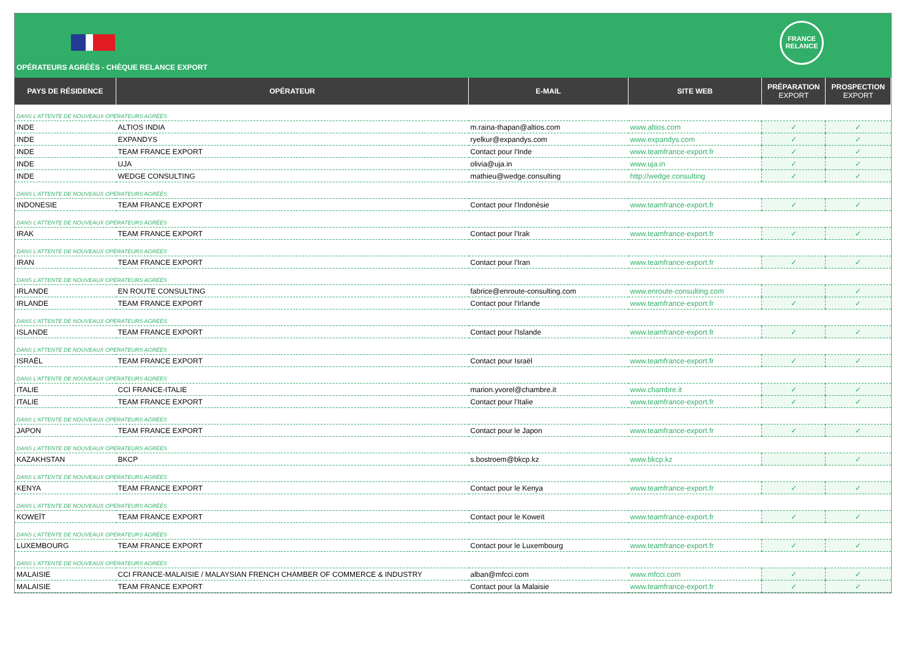FRANCE
RELANCE
OPÉRATEURS AGRÉÉS - CHÈQUE RELANCE EXPORT
| PAYS DE RÉSIDENCE | OPÉRATEUR | E-MAIL | SITE WEB | PRÉPARATION EXPORT | PROSPECTION EXPORT |
| --- | --- | --- | --- | --- | --- |
| DANS L'ATTENTE DE NOUVEAUX OPÉRATEURS AGRÉÉS | | | | | |
| INDE | ALTIOS INDIA | m.raina-thapan@altios.com | www.altios.com | ✓ | ✓ |
| INDE | EXPANDYS | ryelkur@expandys.com | www.expandys.com | ✓ | ✓ |
| INDE | TEAM FRANCE EXPORT | Contact pour l'Inde | www.teamfrance-export.fr | ✓ | ✓ |
| INDE | UJA | olivia@uja.in | www.uja.in | ✓ | ✓ |
| INDE | WEDGE CONSULTING | mathieu@wedge.consulting | http://wedge.consulting | ✓ | ✓ |
| DANS L'ATTENTE DE NOUVEAUX OPÉRATEURS AGRÉÉS | | | | | |
| INDONESIE | TEAM FRANCE EXPORT | Contact pour l'Indonésie | www.teamfrance-export.fr | ✓ | ✓ |
| DANS L'ATTENTE DE NOUVEAUX OPÉRATEURS AGRÉÉS | | | | | |
| IRAK | TEAM FRANCE EXPORT | Contact pour l'Irak | www.teamfrance-export.fr | ✓ | ✓ |
| DANS L'ATTENTE DE NOUVEAUX OPÉRATEURS AGRÉÉS | | | | | |
| IRAN | TEAM FRANCE EXPORT | Contact pour l'Iran | www.teamfrance-export.fr | ✓ | ✓ |
| DANS L'ATTENTE DE NOUVEAUX OPÉRATEURS AGRÉÉS | | | | | |
| IRLANDE | EN ROUTE CONSULTING | fabrice@enroute-consulting.com | www.enroute-consulting.com | | ✓ |
| IRLANDE | TEAM FRANCE EXPORT | Contact pour l'Irlande | www.teamfrance-export.fr | ✓ | ✓ |
| DANS L'ATTENTE DE NOUVEAUX OPÉRATEURS AGRÉÉS | | | | | |
| ISLANDE | TEAM FRANCE EXPORT | Contact pour l'Islande | www.teamfrance-export.fr | ✓ | ✓ |
| DANS L'ATTENTE DE NOUVEAUX OPÉRATEURS AGRÉÉS | | | | | |
| ISRAËL | TEAM FRANCE EXPORT | Contact pour Israël | www.teamfrance-export.fr | ✓ | ✓ |
| DANS L'ATTENTE DE NOUVEAUX OPÉRATEURS AGRÉÉS | | | | | |
| ITALIE | CCI FRANCE-ITALIE | marion.yvorel@chambre.it | www.chambre.it | ✓ | ✓ |
| ITALIE | TEAM FRANCE EXPORT | Contact pour l'Italie | www.teamfrance-export.fr | ✓ | ✓ |
| DANS L'ATTENTE DE NOUVEAUX OPÉRATEURS AGRÉÉS | | | | | |
| JAPON | TEAM FRANCE EXPORT | Contact pour le Japon | www.teamfrance-export.fr | ✓ | ✓ |
| DANS L'ATTENTE DE NOUVEAUX OPÉRATEURS AGRÉÉS | | | | | |
| KAZAKHSTAN | BKCP | s.bostroem@bkcp.kz | www.bkcp.kz | | ✓ |
| DANS L'ATTENTE DE NOUVEAUX OPÉRATEURS AGRÉÉS | | | | | |
| KENYA | TEAM FRANCE EXPORT | Contact pour le Kenya | www.teamfrance-export.fr | ✓ | ✓ |
| DANS L'ATTENTE DE NOUVEAUX OPÉRATEURS AGRÉÉS | | | | | |
| KOWEÏT | TEAM FRANCE EXPORT | Contact pour le Koweït | www.teamfrance-export.fr | ✓ | ✓ |
| DANS L'ATTENTE DE NOUVEAUX OPÉRATEURS AGRÉÉS | | | | | |
| LUXEMBOURG | TEAM FRANCE EXPORT | Contact pour le Luxembourg | www.teamfrance-export.fr | ✓ | ✓ |
| DANS L'ATTENTE DE NOUVEAUX OPÉRATEURS AGRÉÉS | | | | | |
| MALAISIE | CCI FRANCE-MALAISIE / MALAYSIAN FRENCH CHAMBER OF COMMERCE & INDUSTRY | alban@mfcci.com | www.mfcci.com | ✓ | ✓ |
| MALAISIE | TEAM FRANCE EXPORT | Contact pour la Malaisie | www.teamfrance-export.fr | ✓ | ✓ |